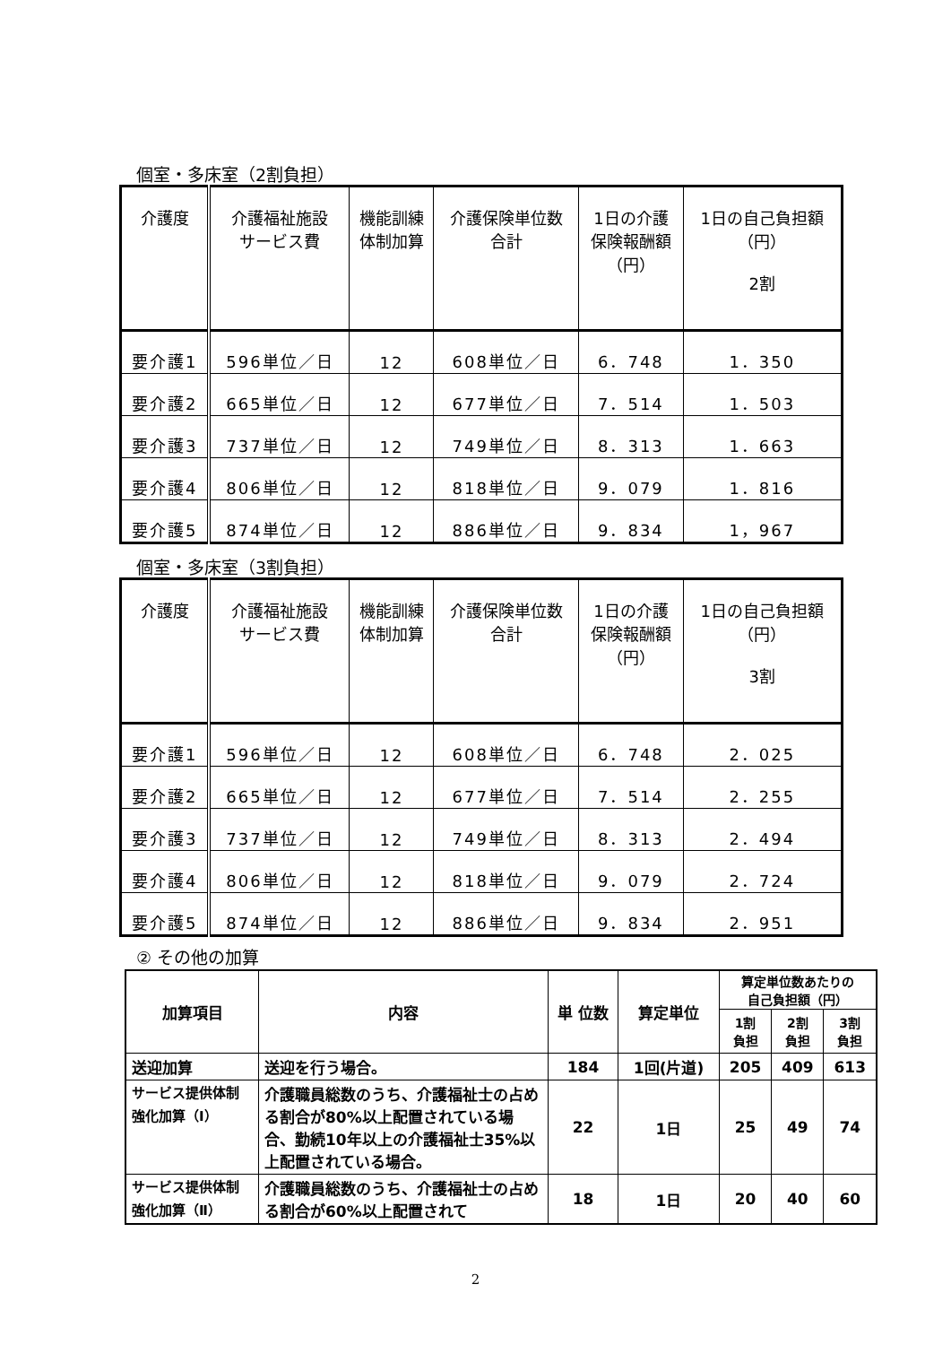個室・多床室（2割負担）
| 介護度 | 介護福祉施設 サービス費 | 機能訓練 体制加算 | 介護保険単位数 合計 | 1日の介護 保険報酬額 （円） | 1日の自己負担額 （円） 2割 |
| --- | --- | --- | --- | --- | --- |
| 要介護1 | 596単位／日 | 12 | 608単位／日 | 6．748 | 1．350 |
| 要介護2 | 665単位／日 | 12 | 677単位／日 | 7．514 | 1．503 |
| 要介護3 | 737単位／日 | 12 | 749単位／日 | 8．313 | 1．663 |
| 要介護4 | 806単位／日 | 12 | 818単位／日 | 9．079 | 1．816 |
| 要介護5 | 874単位／日 | 12 | 886単位／日 | 9．834 | 1，967 |
個室・多床室（3割負担）
| 介護度 | 介護福祉施設 サービス費 | 機能訓練 体制加算 | 介護保険単位数 合計 | 1日の介護 保険報酬額 （円） | 1日の自己負担額 （円） 3割 |
| --- | --- | --- | --- | --- | --- |
| 要介護1 | 596単位／日 | 12 | 608単位／日 | 6．748 | 2．025 |
| 要介護2 | 665単位／日 | 12 | 677単位／日 | 7．514 | 2．255 |
| 要介護3 | 737単位／日 | 12 | 749単位／日 | 8．313 | 2．494 |
| 要介護4 | 806単位／日 | 12 | 818単位／日 | 9．079 | 2．724 |
| 要介護5 | 874単位／日 | 12 | 886単位／日 | 9．834 | 2．951 |
② その他の加算
| 加算項目 | 内容 | 単 位数 | 算定単位 | 算定単位数あたりの 自己負担額（円） | | |
| --- | --- | --- | --- | --- | --- | --- |
| | | | | 1割 負担 | 2割 負担 | 3割 負担 |
| 送迎加算 | 送迎を行う場合。 | 184 | 1回(片道) | 205 | 409 | 613 |
| サービス提供体制 強化加算（Ⅰ） | 介護職員総数のうち、介護福祉士の占める割合が80%以上配置されている場合、勤続10年以上の介護福祉士35%以上配置されている場合。 | 22 | 1日 | 25 | 49 | 74 |
| サービス提供体制 強化加算（Ⅱ） | 介護職員総数のうち、介護福祉士の占める割合が60%以上配置されて | 18 | 1日 | 20 | 40 | 60 |
2